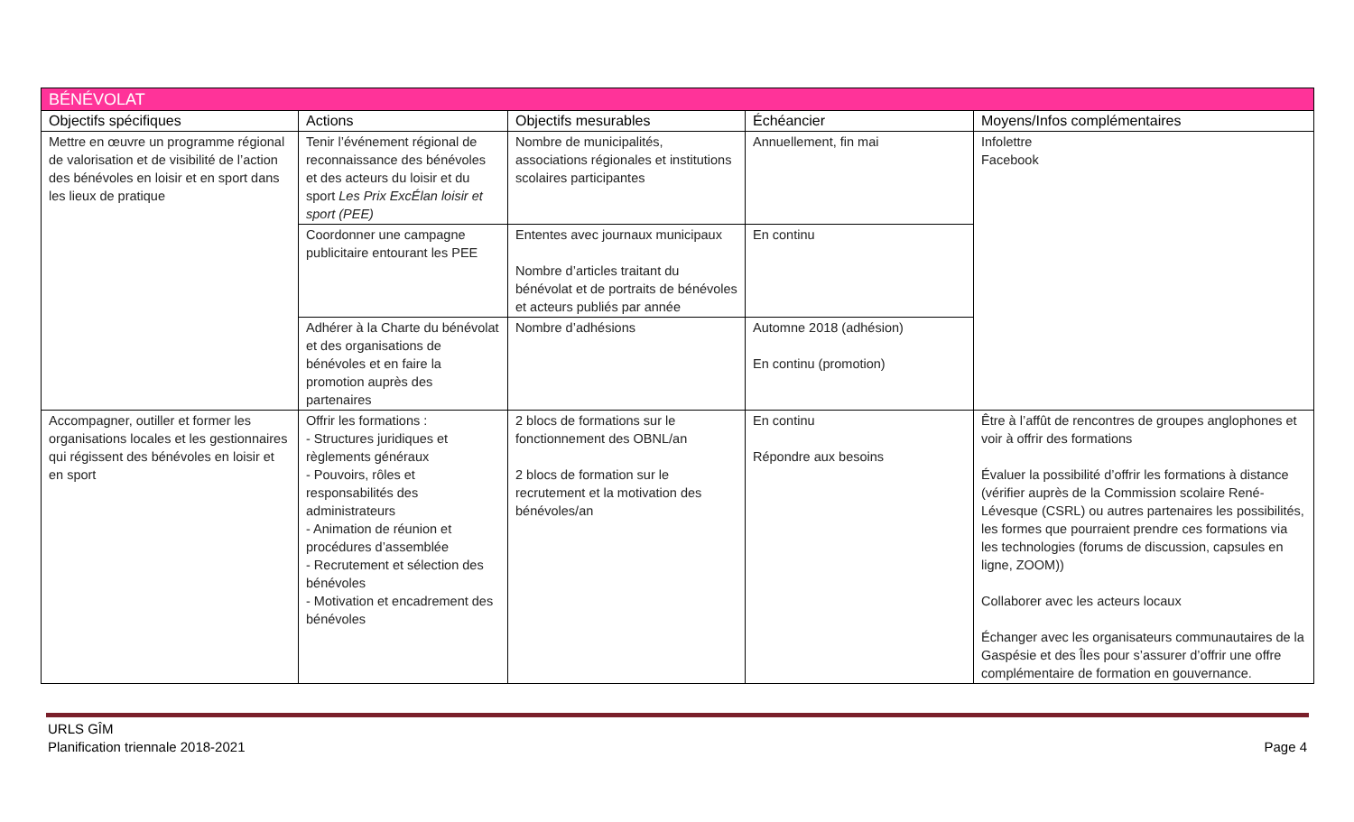| BÉNÉVOLAT | | | | |
| --- | --- | --- | --- | --- |
| Objectifs spécifiques | Actions | Objectifs mesurables | Échéancier | Moyens/Infos complémentaires |
| Mettre en œuvre un programme régional de valorisation et de visibilité de l’action des bénévoles en loisir et en sport dans les lieux de pratique | Tenir l’événement régional de reconnaissance des bénévoles et des acteurs du loisir et du sport Les Prix ExcÉlan loisir et sport (PEE) | Nombre de municipalités, associations régionales et institutions scolaires participantes | Annuellement, fin mai | Infolettre Facebook |
| | Coordonner une campagne publicitaire entourant les PEE | Ententes avec journaux municipaux Nombre d’articles traitant du bénévolat et de portraits de bénévoles et acteurs publiés par année | En continu | |
| | Adhérer à la Charte du bénévolat et des organisations de bénévoles et en faire la promotion auprès des partenaires | Nombre d’adhésions | Automne 2018 (adhésion) En continu (promotion) | |
| Accompagner, outiller et former les organisations locales et les gestionnaires qui régissent des bénévoles en loisir et en sport | Offrir les formations : - Structures juridiques et règlements généraux - Pouvoirs, rôles et responsabilités des administrateurs - Animation de réunion et procédures d’assemblée - Recrutement et sélection des bénévoles - Motivation et encadrement des bénévoles | 2 blocs de formations sur le fonctionnement des OBNL/an 2 blocs de formation sur le recrutement et la motivation des bénévoles/an | En continu Répondre aux besoins | Être à l’affût de rencontres de groupes anglophones et voir à offrir des formations Évaluer la possibilité d’offrir les formations à distance (vérifier auprès de la Commission scolaire René-Lévesque (CSRL) ou autres partenaires les possibilités, les formes que pourraient prendre ces formations via les technologies (forums de discussion, capsules en ligne, ZOOM)) Collaborer avec les acteurs locaux Échanger avec les organisateurs communautaires de la Gaspésie et des Îles pour s’assurer d’offrir une offre complémentaire de formation en gouvernance. |
URLS GÎM
Planification triennale 2018-2021
Page 4